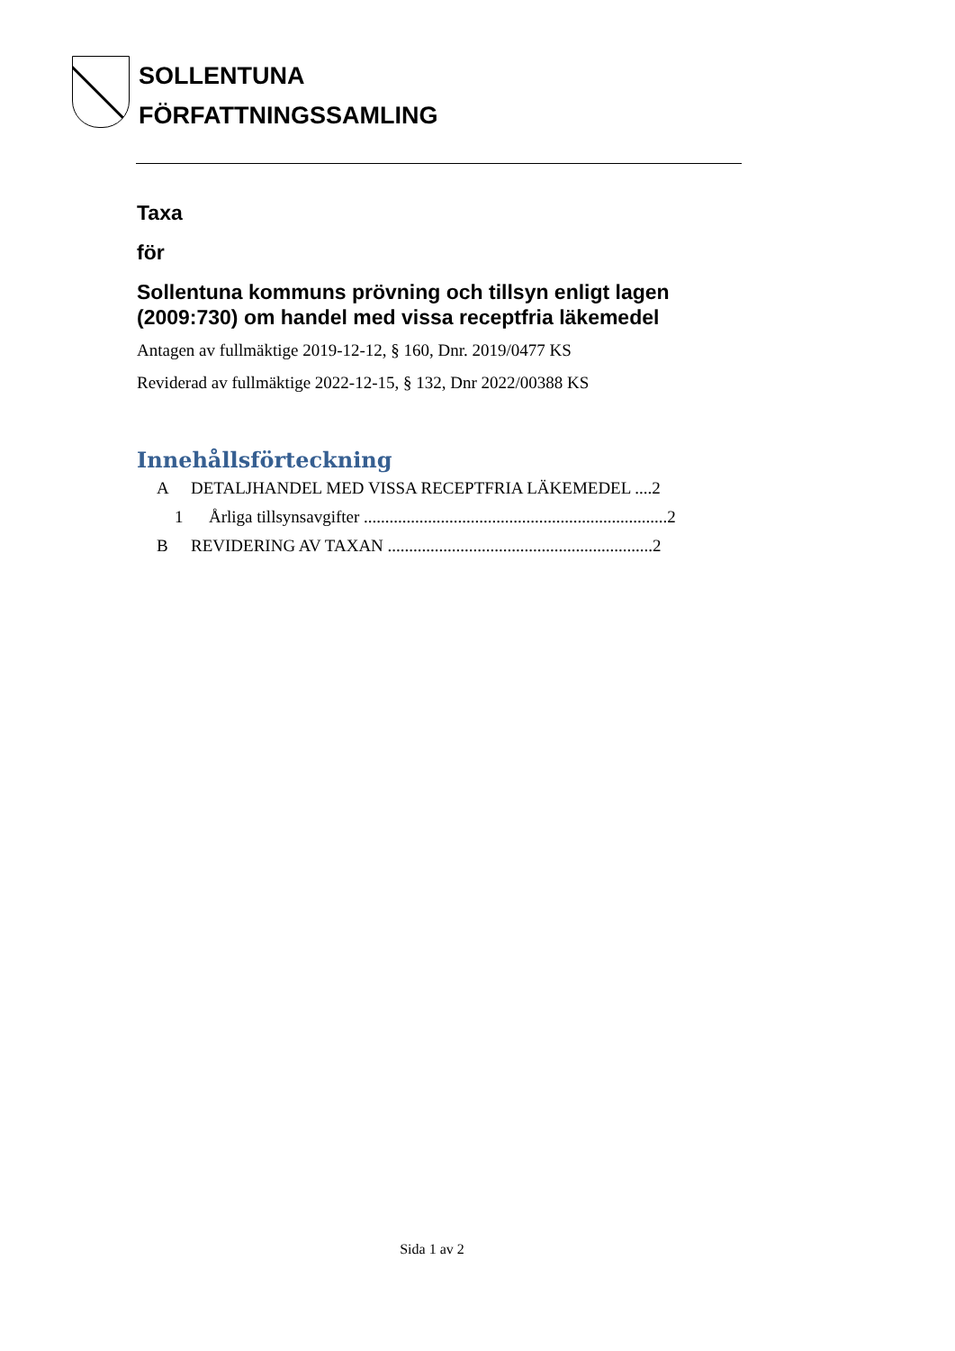SOLLENTUNA
FÖRFATTNINGSSAMLING
Taxa
för
Sollentuna kommuns prövning och tillsyn enligt lagen (2009:730) om handel med vissa receptfria läkemedel
Antagen av fullmäktige 2019-12-12, § 160, Dnr. 2019/0477 KS
Reviderad av fullmäktige 2022-12-15, § 132, Dnr 2022/00388 KS
Innehållsförteckning
A DETALJHANDEL MED VISSA RECEPTFRIA LÄKEMEDEL ....2
1 Årliga tillsynsavgifter .......................................................................2
B REVIDERING AV TAXAN ..............................................................2
Sida 1 av 2